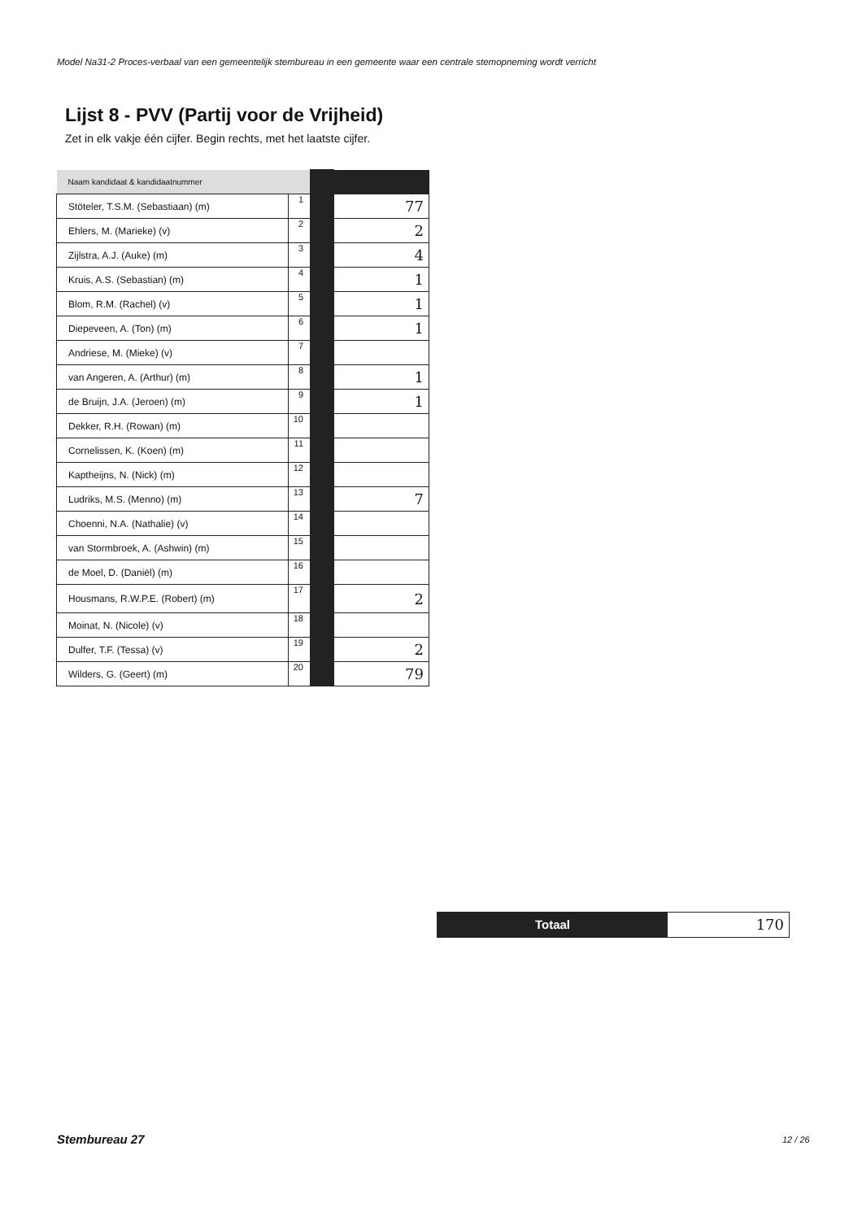Model Na31-2 Proces-verbaal van een gemeentelijk stembureau in een gemeente waar een centrale stemopneming wordt verricht
Lijst 8 - PVV (Partij voor de Vrijheid)
Zet in elk vakje één cijfer. Begin rechts, met het laatste cijfer.
| Naam kandidaat & kandidaatnummer | | | |
| Stöteler, T.S.M. (Sebastiaan) (m) | 1 | | 77 |
| Ehlers, M. (Marieke) (v) | 2 | | 2 |
| Zijlstra, A.J. (Auke) (m) | 3 | | 4 |
| Kruis, A.S. (Sebastian) (m) | 4 | | 1 |
| Blom, R.M. (Rachel) (v) | 5 | | 1 |
| Diepeveen, A. (Ton) (m) | 6 | | 1 |
| Andriese, M. (Mieke) (v) | 7 | | |
| van Angeren, A. (Arthur) (m) | 8 | | 1 |
| de Bruijn, J.A. (Jeroen) (m) | 9 | | 1 |
| Dekker, R.H. (Rowan) (m) | 10 | | |
| Cornelissen, K. (Koen) (m) | 11 | | |
| Kaptheijns, N. (Nick) (m) | 12 | | |
| Ludriks, M.S. (Menno) (m) | 13 | | 7 |
| Choenni, N.A. (Nathalie) (v) | 14 | | |
| van Stormbroek, A. (Ashwin) (m) | 15 | | |
| de Moel, D. (Daniël) (m) | 16 | | |
| Housmans, R.W.P.E. (Robert) (m) | 17 | | 2 |
| Moinat, N. (Nicole) (v) | 18 | | |
| Dulfer, T.F. (Tessa) (v) | 19 | | 2 |
| Wilders, G. (Geert) (m) | 20 | | 79 |
Totaal
170
Stembureau 27 12 / 26